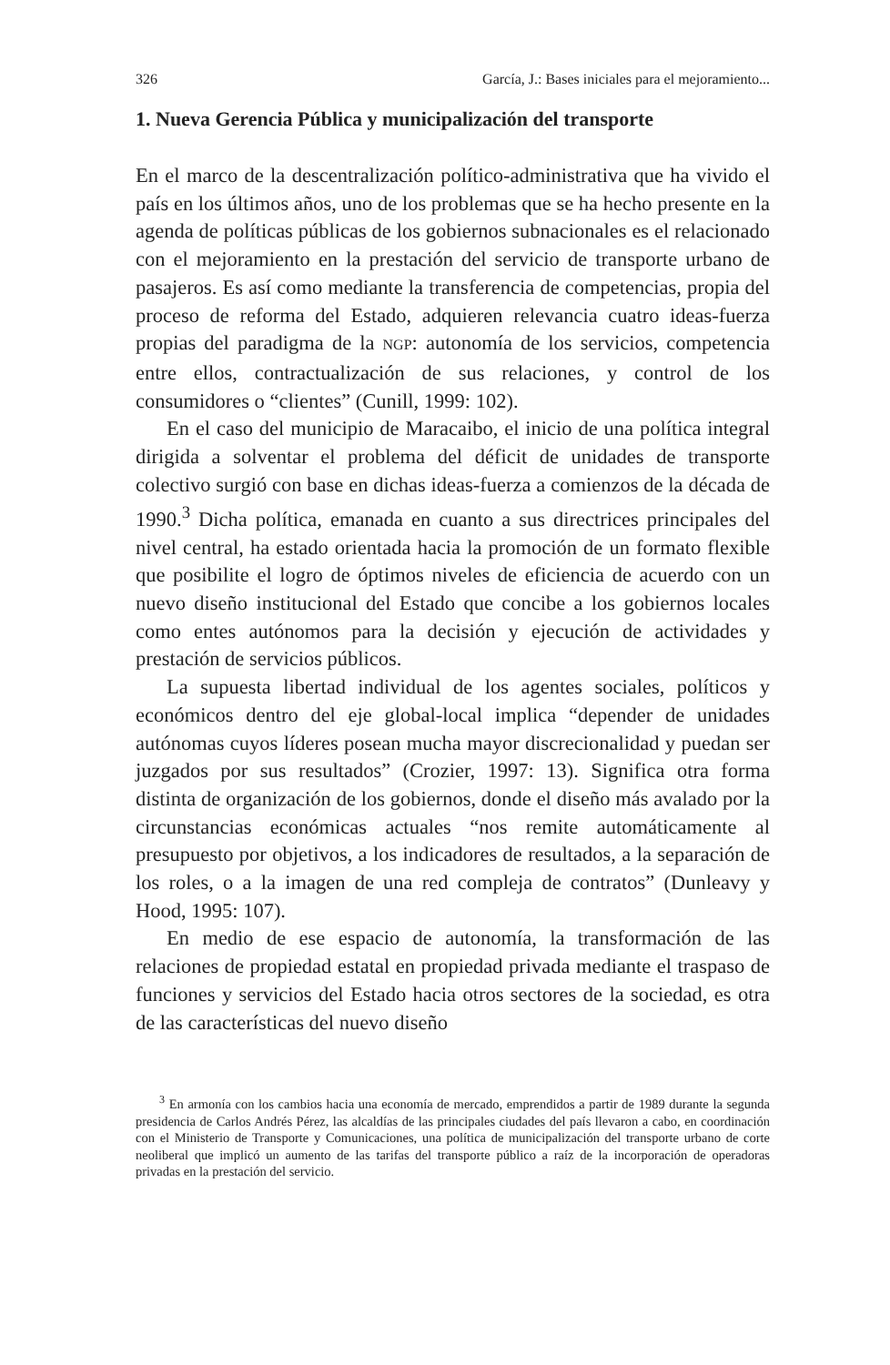326 García, J.: Bases iniciales para el mejoramiento...
1. Nueva Gerencia Pública y municipalización del transporte
En el marco de la descentralización político-administrativa que ha vivido el país en los últimos años, uno de los problemas que se ha hecho presente en la agenda de políticas públicas de los gobiernos subnacionales es el relacionado con el mejoramiento en la prestación del servicio de transporte urbano de pasajeros. Es así como mediante la transferencia de competencias, propia del proceso de reforma del Estado, adquieren relevancia cuatro ideas-fuerza propias del paradigma de la NGP: autonomía de los servicios, competencia entre ellos, contractualización de sus relaciones, y control de los consumidores o “clientes” (Cunill, 1999: 102).
En el caso del municipio de Maracaibo, el inicio de una política integral dirigida a solventar el problema del déficit de unidades de transporte colectivo surgió con base en dichas ideas-fuerza a comienzos de la década de 1990.<sup>3</sup> Dicha política, emanada en cuanto a sus directrices principales del nivel central, ha estado orientada hacia la promoción de un formato flexible que posibilite el logro de óptimos niveles de eficiencia de acuerdo con un nuevo diseño institucional del Estado que concibe a los gobiernos locales como entes autónomos para la decisión y ejecución de actividades y prestación de servicios públicos.
La supuesta libertad individual de los agentes sociales, políticos y económicos dentro del eje global-local implica “depender de unidades autónomas cuyos líderes posean mucha mayor discrecionalidad y puedan ser juzgados por sus resultados” (Crozier, 1997: 13). Significa otra forma distinta de organización de los gobiernos, donde el diseño más avalado por la circunstancias económicas actuales “nos remite automáticamente al presupuesto por objetivos, a los indicadores de resultados, a la separación de los roles, o a la imagen de una red compleja de contratos” (Dunleavy y Hood, 1995: 107).
En medio de ese espacio de autonomía, la transformación de las relaciones de propiedad estatal en propiedad privada mediante el traspaso de funciones y servicios del Estado hacia otros sectores de la sociedad, es otra de las características del nuevo diseño
<sup>3</sup> En armonía con los cambios hacia una economía de mercado, emprendidos a partir de 1989 durante la segunda presidencia de Carlos Andrés Pérez, las alcaldías de las principales ciudades del país llevaron a cabo, en coordinación con el Ministerio de Transporte y Comunicaciones, una política de municipalización del transporte urbano de corte neoliberal que implicó un aumento de las tarifas del transporte público a raíz de la incorporación de operadoras privadas en la prestación del servicio.